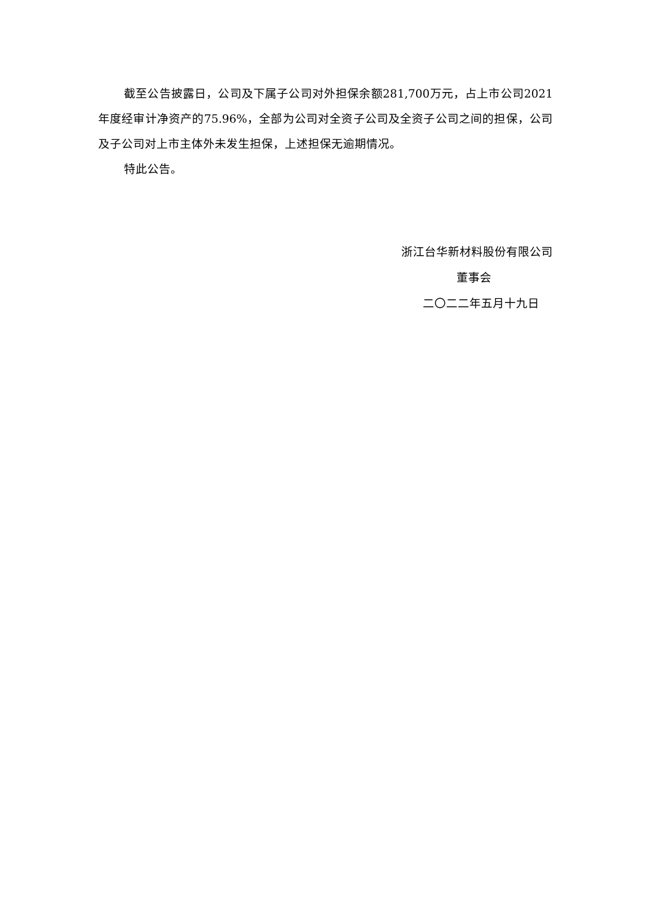截至公告披露日，公司及下属子公司对外担保余额281,700万元，占上市公司2021年度经审计净资产的75.96%，全部为公司对全资子公司及全资子公司之间的担保，公司及子公司对上市主体外未发生担保，上述担保无逾期情况。
特此公告。
浙江台华新材料股份有限公司
董事会
二〇二二年五月十九日